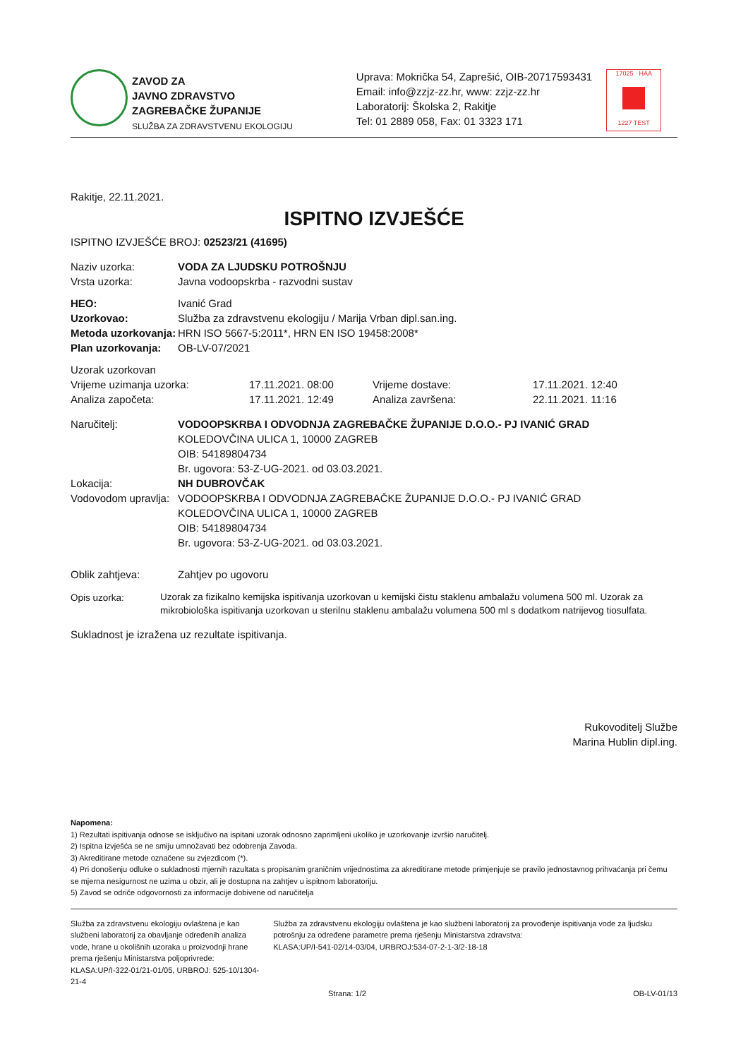ZAVOD ZA
JAVNO ZDRAVSTVO
ZAGREBAČKE ŽUPANIJE
SLUŽBA ZA ZDRAVSTVENU EKOLOGIJU
Uprava: Mokrička 54, Zaprešić, OIB-20717593431
Email: info@zzjz-zz.hr, www: zzjz-zz.hr
Laboratorij: Školska 2, Rakitje
Tel: 01 2889 058, Fax: 01 3323 171
17025 · HAA
1227 TEST
Rakitje, 22.11.2021.
ISPITNO IZVJEŠĆE
ISPITNO IZVJEŠĆE BROJ: 02523/21 (41695)
| Naziv uzorka: | VODA ZA LJUDSKU POTROŠNJU |
| Vrsta uzorka: | Javna vodoopskrba - razvodni sustav |
| HEO: | Ivanić Grad |
| Uzorkovao: | Služba za zdravstvenu ekologiju / Marija Vrban dipl.san.ing. |
| Metoda uzorkovanja: | HRN ISO 5667-5:2011*, HRN EN ISO 19458:2008* |
| Plan uzorkovanja: | OB-LV-07/2021 |
| Uzorak uzorkovan | | | |
| Vrijeme uzimanja uzorka: | 17.11.2021. 08:00 | Vrijeme dostave: | 17.11.2021. 12:40 |
| Analiza započeta: | 17.11.2021. 12:49 | Analiza završena: | 22.11.2021. 11:16 |
| Naručitelj: | VODOOPSKRBA I ODVODNJA ZAGREBAČKE ŽUPANIJE D.O.O.- PJ IVANIĆ GRAD KOLEDOVČINA ULICA 1, 10000 ZAGREB OIB: 54189804734 Br. ugovora: 53-Z-UG-2021. od 03.03.2021. |
| Lokacija: | NH DUBROVČAK |
| Vodovodom upravlja: | VODOOPSKRBA I ODVODNJA ZAGREBAČKE ŽUPANIJE D.O.O.- PJ IVANIĆ GRAD KOLEDOVČINA ULICA 1, 10000 ZAGREB OIB: 54189804734 Br. ugovora: 53-Z-UG-2021. od 03.03.2021. |
| Oblik zahtjeva: | Zahtjev po ugovoru |
| Opis uzorka: | Uzorak za fizikalno kemijska ispitivanja uzorkovan u kemijski čistu staklenu ambalažu volumena 500 ml. Uzorak za mikrobiološka ispitivanja uzorkovan u sterilnu staklenu ambalažu volumena 500 ml s dodatkom natrijevog tiosulfata. |
Sukladnost je izražena uz rezultate ispitivanja.
Rukovoditelj Službe
Marina Hublin dipl.ing.
Napomena:
1) Rezultati ispitivanja odnose se isključivo na ispitani uzorak odnosno zaprimljeni ukoliko je uzorkovanje izvršio naručitelj.
2) Ispitna izvješća se ne smiju umnožavati bez odobrenja Zavoda.
3) Akreditirane metode označene su zvjezdicom (*).
4) Pri donošenju odluke o sukladnosti mjernih razultata s propisanim graničnim vrijednostima za akreditirane metode primjenjuje se pravilo jednostavnog prihvaćanja pri čemu se mjerna nesigurnost ne uzima u obzir, ali je dostupna na zahtjev u ispitnom laboratoriju.
5) Zavod se odriče odgovornosti za informacije dobivene od naručitelja
Služba za zdravstvenu ekologiju ovlaštena je kao službeni laboratorij za obavljanje određenih analiza vode, hrane u okolišnih uzoraka u proizvodnji hrane prema rješenju Ministarstva poljoprivrede:
KLASA:UP/I-322-01/21-01/05, URBROJ: 525-10/1304-21-4
Služba za zdravstvenu ekologiju ovlaštena je kao službeni laboratorij za provođenje ispitivanja vode za ljudsku potrošnju za određene parametre prema rješenju Ministarstva zdravstva:
KLASA:UP/I-541-02/14-03/04, URBROJ:534-07-2-1-3/2-18-18
Strana: 1/2 OB-LV-01/13